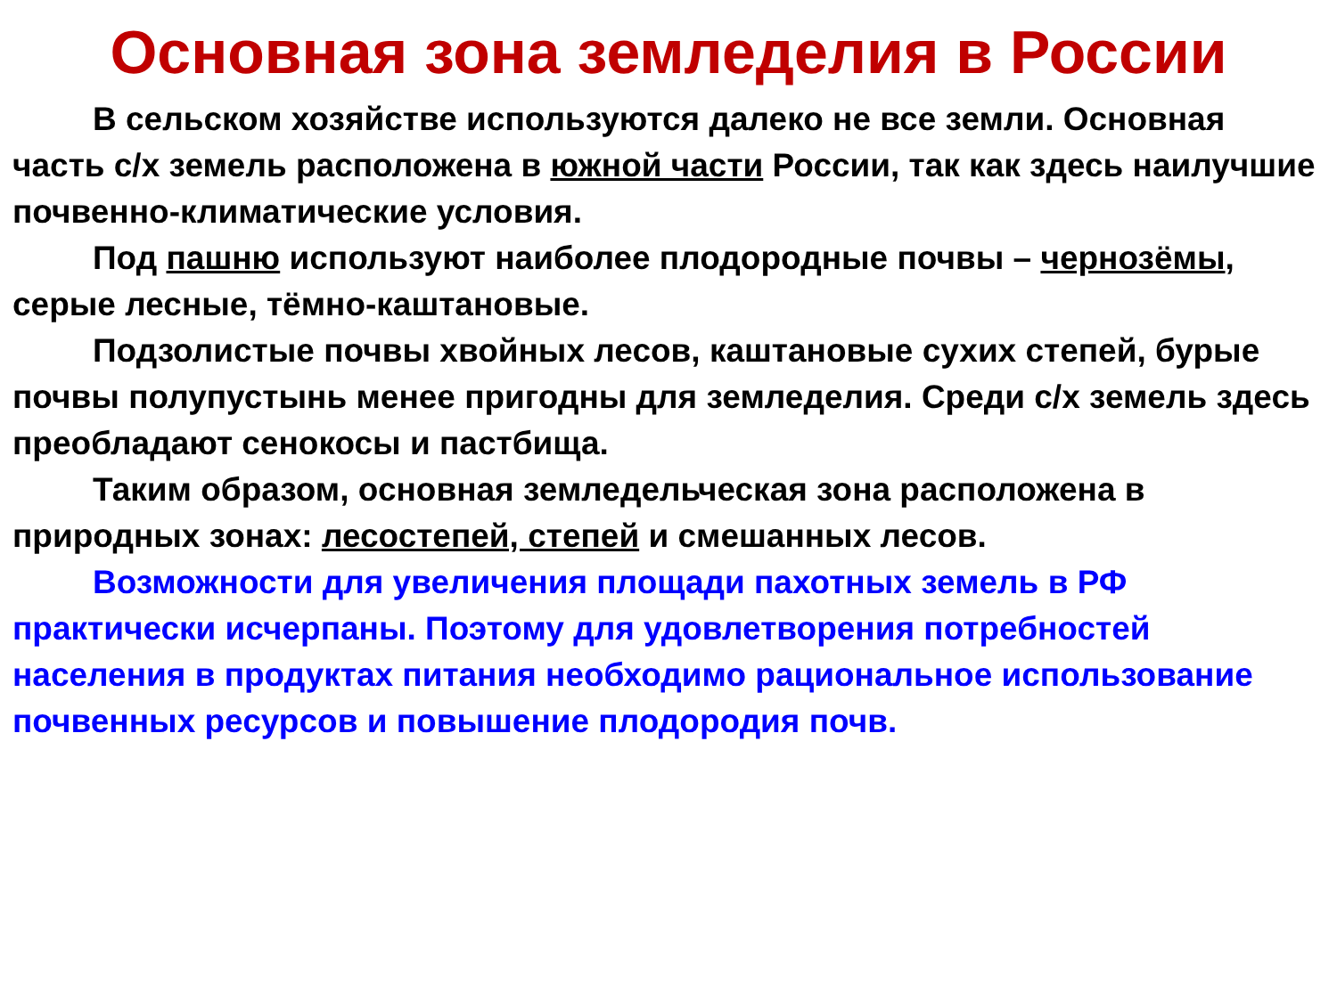Основная зона земледелия в России
В сельском хозяйстве используются далеко не все земли. Основная часть с/х земель расположена в южной части России, так как здесь наилучшие почвенно-климатические условия.
Под пашню используют наиболее плодородные почвы – чернозёмы, серые лесные, тёмно-каштановые.
Подзолистые почвы хвойных лесов, каштановые сухих степей, бурые почвы полупустынь менее пригодны для земледелия. Среди с/х земель здесь преобладают сенокосы и пастбища.
Таким образом, основная земледельческая зона расположена в природных зонах: лесостепей, степей и смешанных лесов.
Возможности для увеличения площади пахотных земель в РФ практически исчерпаны. Поэтому для удовлетворения потребностей населения в продуктах питания необходимо рациональное использование почвенных ресурсов и повышение плодородия почв.